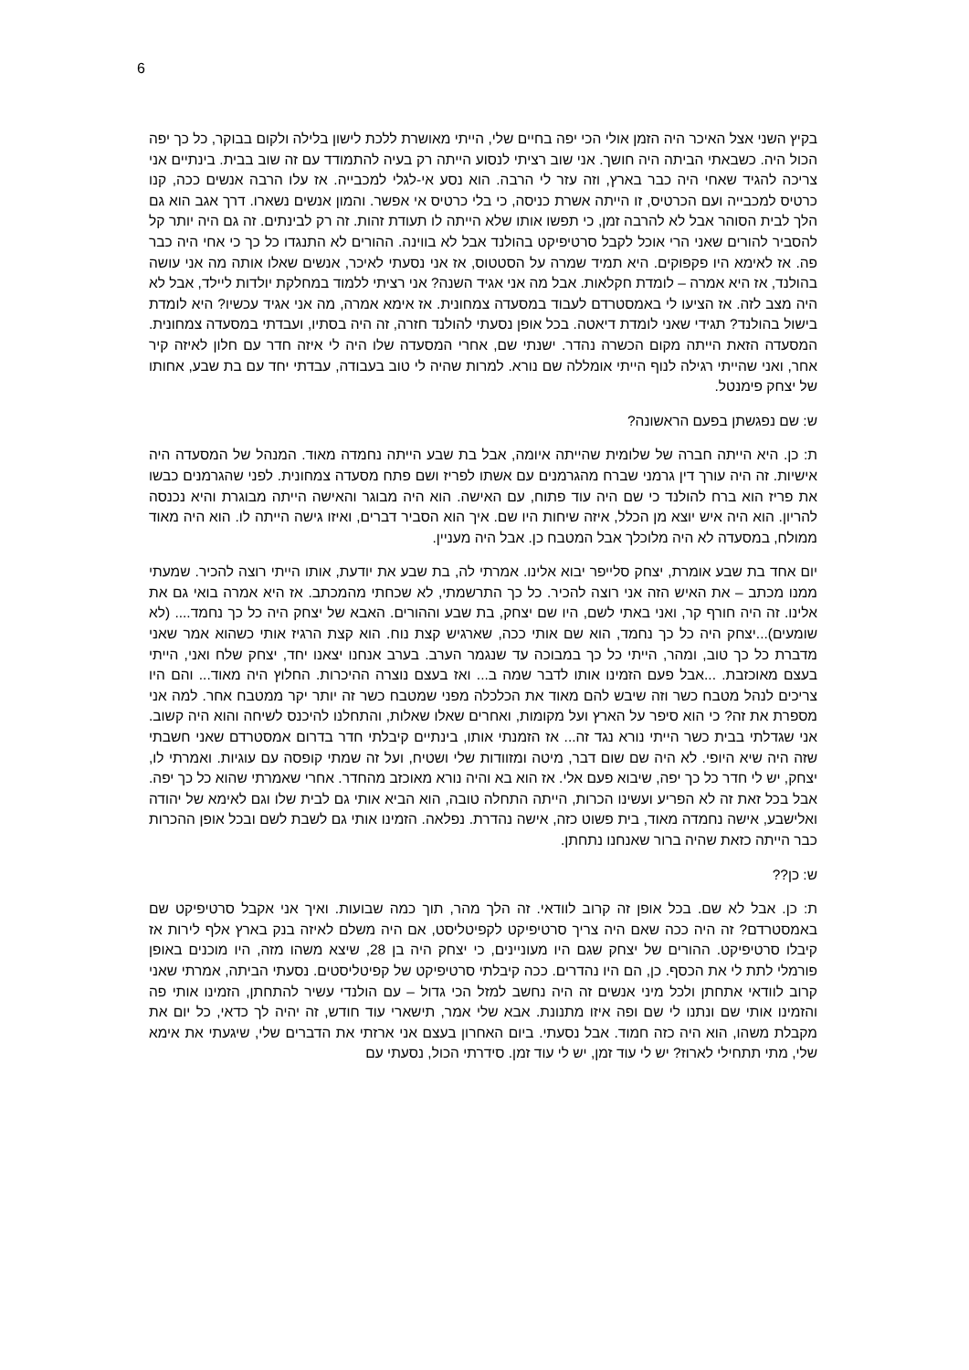6
בקיץ השני אצל האיכר היה הזמן אולי הכי יפה בחיים שלי, הייתי מאושרת ללכת לישון בלילה ולקום בבוקר, כל כך יפה הכול היה. כשבאתי הביתה היה חושך. אני שוב רציתי לנסוע הייתה רק בעיה להתמודד עם זה שוב בבית. בינתיים אני צריכה להגיד שאחי היה כבר בארץ, וזה עזר לי הרבה. הוא נסע אי-לגלי למכבייה. אז עלו הרבה אנשים ככה, קנו כרטיס למכבייה ועם הכרטיס, זו הייתה אשרת כניסה, כי בלי כרטיס אי אפשר. והמון אנשים נשארו. דרך אגב הוא גם הלך לבית הסוהר אבל לא להרבה זמן, כי תפשו אותו שלא הייתה לו תעודת זהות. זה רק לבינתים. זה גם היה יותר קל להסביר להורים שאני הרי אוכל לקבל סרטיפיקט בהולנד אבל לא בווינה. ההורים לא התנגדו כל כך כי אחי היה כבר פה. אז לאימא היו פקפוקים. היא תמיד שמרה על הסטטוס, אז אני נסעתי לאיכר, אנשים שאלו אותה מה אני עושה בהולנד, אז היא אמרה – לומדת חקלאות. אבל מה אני אגיד השנה? אני רציתי ללמוד במחלקת יולדות ליילד, אבל לא היה מצב לזה. אז הציעו לי באמסטרדם לעבוד במסעדה צמחונית. אז אימא אמרה, מה אני אגיד עכשיו? היא לומדת בישול בהולנד? תגידי שאני לומדת דיאטה. בכל אופן נסעתי להולנד חזרה, זה היה בסתיו, ועבדתי במסעדה צמחונית. המסעדה הזאת הייתה מקום הכשרה נהדר. ישנתי שם, אחרי המסעדה שלו היה לי איזה חדר עם חלון לאיזה קיר אחר, ואני שהייתי רגילה לנוף הייתי אומללה שם נורא. למרות שהיה לי טוב בעבודה, עבדתי יחד עם בת שבע, אחותו של יצחק פימנטל.
ש: שם נפגשתן בפעם הראשונה?
ת: כן. היא הייתה חברה של שלומית שהייתה איומה, אבל בת שבע הייתה נחמדה מאוד. המנהל של המסעדה היה אישיות. זה היה עורך דין גרמני שברח מהגרמנים עם אשתו לפריז ושם פתח מסעדה צמחונית. לפני שהגרמנים כבשו את פריז הוא ברח להולנד כי שם היה עוד פתוח, עם האישה. הוא היה מבוגר והאישה הייתה מבוגרת והיא נכנסה להריון. הוא היה איש יוצא מן הכלל, איזה שיחות היו שם. איך הוא הסביר דברים, ואיזו גישה הייתה לו. הוא היה מאוד ממולח, במסעדה לא היה מלוכלך אבל המטבח כן. אבל היה מעניין.
יום אחד בת שבע אומרת, יצחק סלייפר יבוא אלינו. אמרתי לה, בת שבע את יודעת, אותו הייתי רוצה להכיר. שמעתי ממנו מכתב – את האיש הזה אני רוצה להכיר. כל כך התרשמתי, לא שכחתי מהמכתב. אז היא אמרה בואי גם את אלינו. זה היה חורף קר, ואני באתי לשם, היו שם יצחק, בת שבע וההורים. האבא של יצחק היה כל כך נחמד.... (לא שומעים)...יצחק היה כל כך נחמד, הוא שם אותי ככה, שארגיש קצת נוח. הוא קצת הרגיז אותי כשהוא אמר שאני מדברת כל כך טוב, ומהר, הייתי כל כך במבוכה עד שנגמר הערב. בערב אנחנו יצאנו יחד, יצחק שלח ואני, הייתי בעצם מאוכזבת. ...אבל פעם הזמינו אותו לדבר שמה ב... ואז בעצם נוצרה ההיכרות. החלוץ היה מאוד... והם היו צריכים לנהל מטבח כשר וזה שיבש להם מאוד את הכלכלה מפני שמטבח כשר זה יותר יקר ממטבח אחר. למה אני מספרת את זה? כי הוא סיפר על הארץ ועל מקומות, ואחרים שאלו שאלות, והתחלנו להיכנס לשיחה והוא היה קשוב. אני שגדלתי בבית כשר הייתי נורא נגד זה... אז הזמנתי אותו, בינתיים קיבלתי חדר בדרום אמסטרדם שאני חשבתי שזה היה שיא היופי. לא היה שם שום דבר, מיטה ומזוודות שלי ושטיח, ועל זה שמתי קופסה עם עוגיות. ואמרתי לו, יצחק, יש לי חדר כל כך יפה, שיבוא פעם אלי. אז הוא בא והיה נורא מאוכזב מהחדר. אחרי שאמרתי שהוא כל כך יפה. אבל בכל זאת זה לא הפריע ועשינו הכרות, הייתה התחלה טובה, הוא הביא אותי גם לבית שלו וגם לאימא של יהודה ואלישבע, אישה נחמדה מאוד, בית פשוט כזה, אישה נהדרת. נפלאה. הזמינו אותי גם לשבת לשם ובכל אופן ההכרות כבר הייתה כזאת שהיה ברור שאנחנו נתחתן.
ש: כן??
ת: כן. אבל לא שם. בכל אופן זה קרוב לוודאי. זה הלך מהר, תוך כמה שבועות. ואיך אני אקבל סרטיפיקט שם באמסטרדם? זה היה ככה שאם היה צריך סרטיפיקט לקפיטליסט, אם היה משלם לאיזה בנק בארץ אלף לירות אז קיבלו סרטיפיקט. ההורים של יצחק שגם היו מעוניינים, כי יצחק היה בן 28, שיצא משהו מזה, היו מוכנים באופן פורמלי לתת לי את הכסף. כן, הם היו נהדרים. ככה קיבלתי סרטיפיקט של קפיטליסטים. נסעתי הביתה, אמרתי שאני קרוב לוודאי אתחתן ולכל מיני אנשים זה היה נחשב למזל הכי גדול – עם הולנדי עשיר להתחתן, הזמינו אותי פה והזמינו אותי שם ונתנו לי שם ופה איזו מתנונת. אבא שלי אמר, תישארי עוד חודש, זה יהיה לך כדאי, כל יום את מקבלת משהו, הוא היה כזה חמוד. אבל נסעתי. ביום האחרון בעצם אני ארזתי את הדברים שלי, שיגעתי את אימא שלי, מתי תתחילי לארוז? יש לי עוד זמן, יש לי עוד זמן. סידרתי הכול, נסעתי עם